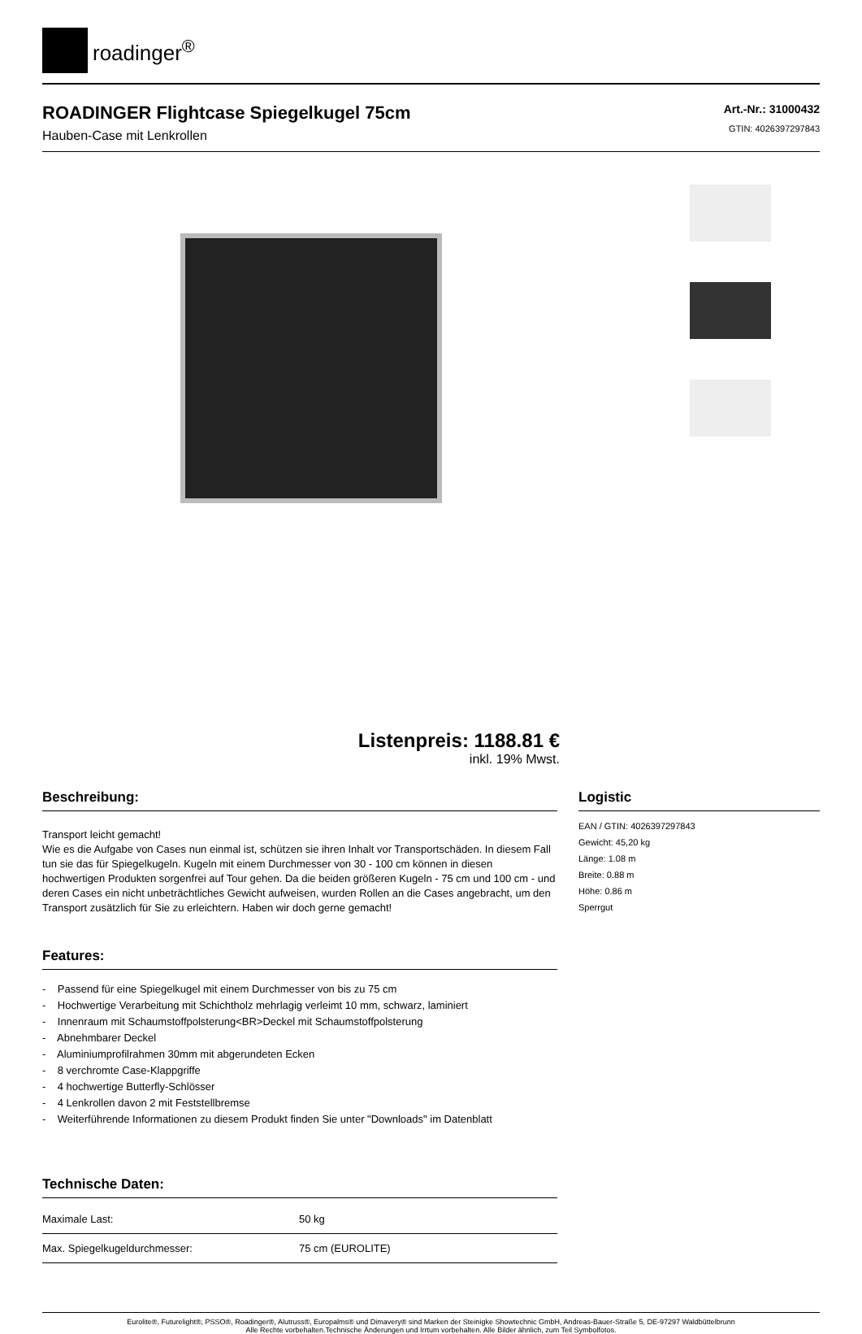roadinger<sup>®</sup>
ROADINGER Flightcase Spiegelkugel 75cm
Hauben-Case mit Lenkrollen
Art.-Nr.: 31000432
GTIN: 4026397297843
Listenpreis: 1188.81 €
inkl. 19% Mwst.
Beschreibung:
Transport leicht gemacht!
Wie es die Aufgabe von Cases nun einmal ist, schützen sie ihren Inhalt vor Transportschäden. In diesem Fall tun sie das für Spiegelkugeln. Kugeln mit einem Durchmesser von 30 - 100 cm können in diesen hochwertigen Produkten sorgenfrei auf Tour gehen. Da die beiden größeren Kugeln - 75 cm und 100 cm - und deren Cases ein nicht unbeträchtliches Gewicht aufweisen, wurden Rollen an die Cases angebracht, um den Transport zusätzlich für Sie zu erleichtern. Haben wir doch gerne gemacht!
Features:
- Passend für eine Spiegelkugel mit einem Durchmesser von bis zu 75 cm
- Hochwertige Verarbeitung mit Schichtholz mehrlagig verleimt 10 mm, schwarz, laminiert
- Innenraum mit Schaumstoffpolsterung<BR>Deckel mit Schaumstoffpolsterung
- Abnehmbarer Deckel
- Aluminiumprofilrahmen 30mm mit abgerundeten Ecken
- 8 verchromte Case-Klappgriffe
- 4 hochwertige Butterfly-Schlösser
- 4 Lenkrollen davon 2 mit Feststellbremse
- Weiterführende Informationen zu diesem Produkt finden Sie unter "Downloads" im Datenblatt
Technische Daten:
| Maximale Last: | 50 kg |
| Max. Spiegelkugeldurchmesser: | 75 cm (EUROLITE) |
Logistic
EAN / GTIN: 4026397297843
Gewicht: 45,20 kg
Länge: 1.08 m
Breite: 0.88 m
Höhe: 0.86 m
Sperrgut
Eurolite®, Futurelight®, PSSO®, Roadinger®, Alutruss®, Europalms® und Dimavery® sind Marken der Steinigke Showtechnic GmbH, Andreas-Bauer-Straße 5, DE-97297 Waldbüttelbrunn
Alle Rechte vorbehalten.Technische Änderungen und Irrtum vorbehalten. Alle Bilder ähnlich, zum Teil Symbolfotos.